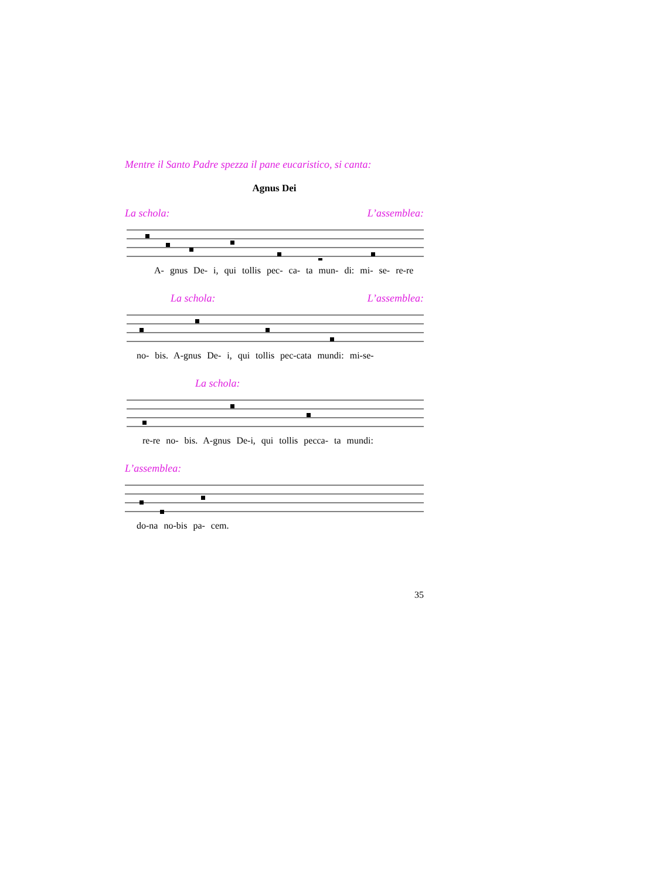Mentre il Santo Padre spezza il pane eucaristico, si canta:
Agnus Dei
La schola: L’assemblea:
A- gnus De- i, qui tollis pec- ca- ta mun- di: mi- se- re-re
La schola: L’assemblea:
no- bis. A-gnus De- i, qui tollis pec-cata mundi: mi-se-
La schola:
re-re no- bis. A-gnus De-i, qui tollis pecca- ta mundi:
L’assemblea:
do-na no-bis pa- cem.
35